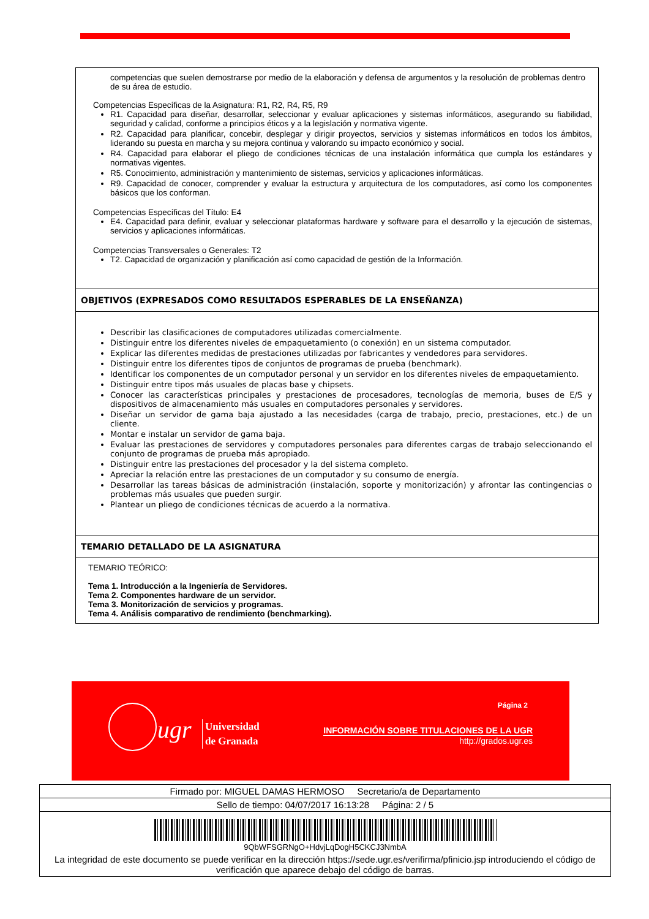competencias que suelen demostrarse por medio de la elaboración y defensa de argumentos y la resolución de problemas dentro de su área de estudio.
Competencias Específicas de la Asignatura: R1, R2, R4, R5, R9
R1. Capacidad para diseñar, desarrollar, seleccionar y evaluar aplicaciones y sistemas informáticos, asegurando su fiabilidad, seguridad y calidad, conforme a principios éticos y a la legislación y normativa vigente.
R2. Capacidad para planificar, concebir, desplegar y dirigir proyectos, servicios y sistemas informáticos en todos los ámbitos, liderando su puesta en marcha y su mejora continua y valorando su impacto económico y social.
R4. Capacidad para elaborar el pliego de condiciones técnicas de una instalación informática que cumpla los estándares y normativas vigentes.
R5. Conocimiento, administración y mantenimiento de sistemas, servicios y aplicaciones informáticas.
R9. Capacidad de conocer, comprender y evaluar la estructura y arquitectura de los computadores, así como los componentes básicos que los conforman.
Competencias Específicas del Título: E4
E4. Capacidad para definir, evaluar y seleccionar plataformas hardware y software para el desarrollo y la ejecución de sistemas, servicios y aplicaciones informáticas.
Competencias Transversales o Generales: T2
T2. Capacidad de organización y planificación así como capacidad de gestión de la Información.
OBJETIVOS (EXPRESADOS COMO RESULTADOS ESPERABLES DE LA ENSEÑANZA)
Describir las clasificaciones de computadores utilizadas comercialmente.
Distinguir entre los diferentes niveles de empaquetamiento (o conexión) en un sistema computador.
Explicar las diferentes medidas de prestaciones utilizadas por fabricantes y vendedores para servidores.
Distinguir entre los diferentes tipos de conjuntos de programas de prueba (benchmark).
Identificar los componentes de un computador personal y un servidor en los diferentes niveles de empaquetamiento.
Distinguir entre tipos más usuales de placas base y chipsets.
Conocer las características principales y prestaciones de procesadores, tecnologías de memoria, buses de E/S y dispositivos de almacenamiento más usuales en computadores personales y servidores.
Diseñar un servidor de gama baja ajustado a las necesidades (carga de trabajo, precio, prestaciones, etc.) de un cliente.
Montar e instalar un servidor de gama baja.
Evaluar las prestaciones de servidores y computadores personales para diferentes cargas de trabajo seleccionando el conjunto de programas de prueba más apropiado.
Distinguir entre las prestaciones del procesador y la del sistema completo.
Apreciar la relación entre las prestaciones de un computador y su consumo de energía.
Desarrollar las tareas básicas de administración (instalación, soporte y monitorización) y afrontar las contingencias o problemas más usuales que pueden surgir.
Plantear un pliego de condiciones técnicas de acuerdo a la normativa.
TEMARIO DETALLADO DE LA ASIGNATURA
TEMARIO TEÓRICO:
Tema 1. Introducción a la Ingeniería de Servidores.
Tema 2. Componentes hardware de un servidor.
Tema 3. Monitorización de servicios y programas.
Tema 4. Análisis comparativo de rendimiento (benchmarking).
ugr
Universidad
de Granada
Página 2
INFORMACIÓN SOBRE TITULACIONES DE LA UGR
http://grados.ugr.es
Firmado por: MIGUEL DAMAS HERMOSO Secretario/a de Departamento
Sello de tiempo: 04/07/2017 16:13:28 Página: 2 / 5
9QbWFSGRNgO+HdvjLqDogH5CKCJ3NmbA
La integridad de este documento se puede verificar en la dirección https://sede.ugr.es/verifirma/pfinicio.jsp introduciendo el código de verificación que aparece debajo del código de barras.